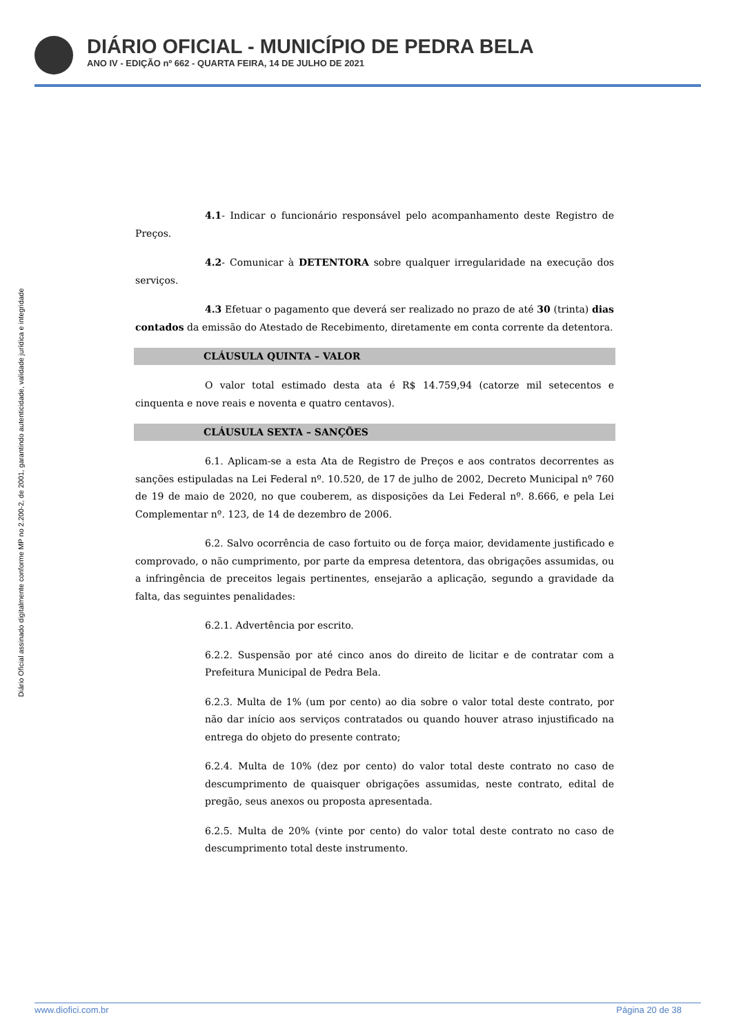DIÁRIO OFICIAL - MUNICÍPIO DE PEDRA BELA
ANO IV - EDIÇÃO nº 662 - QUARTA FEIRA, 14 DE JULHO DE 2021
Diário Oficial assinado digitalmente conforme MP no 2.200-2, de 2001, garantindo autenticidade, validade jurídica e integridade
4.1- Indicar o funcionário responsável pelo acompanhamento deste Registro de Preços.
4.2- Comunicar à DETENTORA sobre qualquer irregularidade na execução dos serviços.
4.3 Efetuar o pagamento que deverá ser realizado no prazo de até 30 (trinta) dias contados da emissão do Atestado de Recebimento, diretamente em conta corrente da detentora.
CLÁUSULA QUINTA – VALOR
O valor total estimado desta ata é R$ 14.759,94 (catorze mil setecentos e cinquenta e nove reais e noventa e quatro centavos).
CLÁUSULA SEXTA – SANÇÕES
6.1. Aplicam-se a esta Ata de Registro de Preços e aos contratos decorrentes as sanções estipuladas na Lei Federal nº. 10.520, de 17 de julho de 2002, Decreto Municipal nº 760 de 19 de maio de 2020, no que couberem, as disposições da Lei Federal nº. 8.666, e pela Lei Complementar nº. 123, de 14 de dezembro de 2006.
6.2. Salvo ocorrência de caso fortuito ou de força maior, devidamente justificado e comprovado, o não cumprimento, por parte da empresa detentora, das obrigações assumidas, ou a infringência de preceitos legais pertinentes, ensejarão a aplicação, segundo a gravidade da falta, das seguintes penalidades:
6.2.1. Advertência por escrito.
6.2.2. Suspensão por até cinco anos do direito de licitar e de contratar com a Prefeitura Municipal de Pedra Bela.
6.2.3. Multa de 1% (um por cento) ao dia sobre o valor total deste contrato, por não dar início aos serviços contratados ou quando houver atraso injustificado na entrega do objeto do presente contrato;
6.2.4. Multa de 10% (dez por cento) do valor total deste contrato no caso de descumprimento de quaisquer obrigações assumidas, neste contrato, edital de pregão, seus anexos ou proposta apresentada.
6.2.5. Multa de 20% (vinte por cento) do valor total deste contrato no caso de descumprimento total deste instrumento.
www.diofici.com.br Página 20 de 38